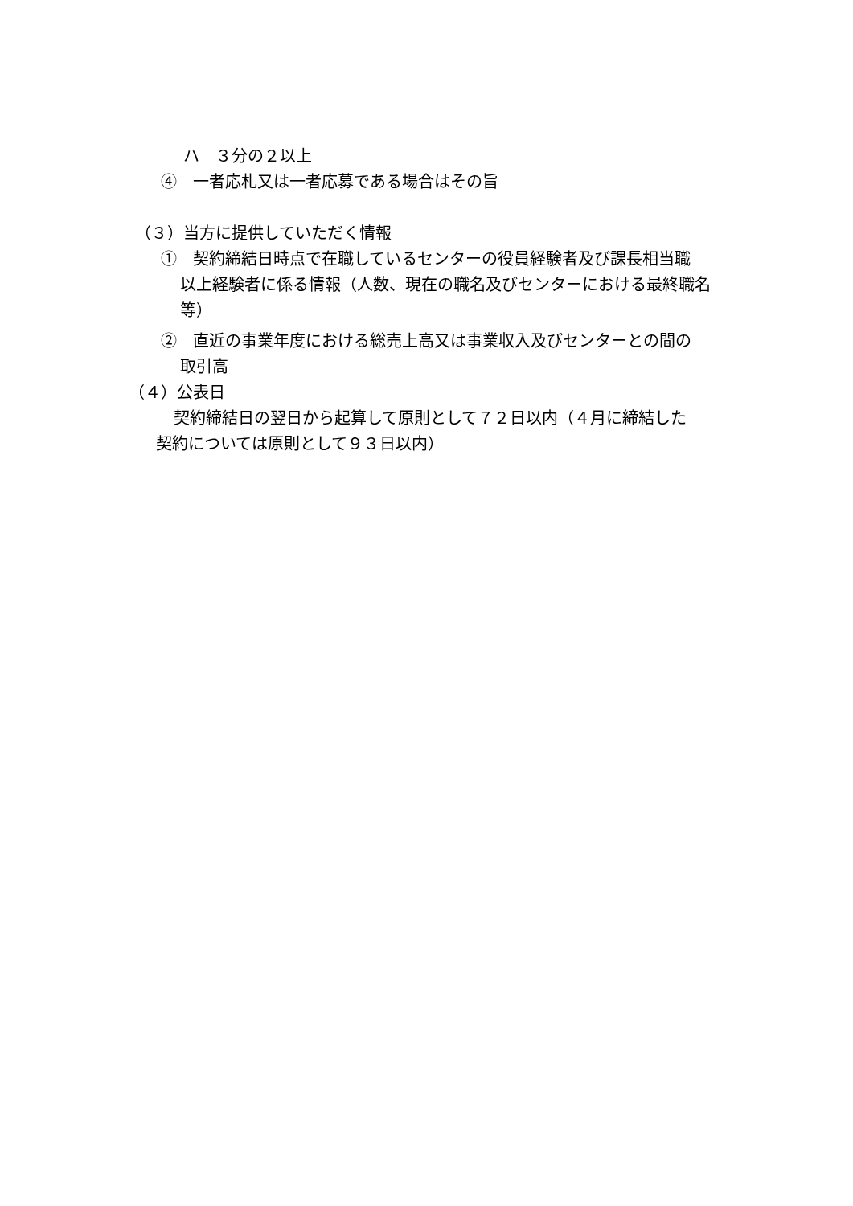ハ　３分の２以上
④　一者応札又は一者応募である場合はその旨
（３）当方に提供していただく情報
①　契約締結日時点で在職しているセンターの役員経験者及び課長相当職
以上経験者に係る情報（人数、現在の職名及びセンターにおける最終職名等）
②　直近の事業年度における総売上高又は事業収入及びセンターとの間の
取引高
（４）公表日
契約締結日の翌日から起算して原則として７２日以内（４月に締結した
契約については原則として９３日以内）